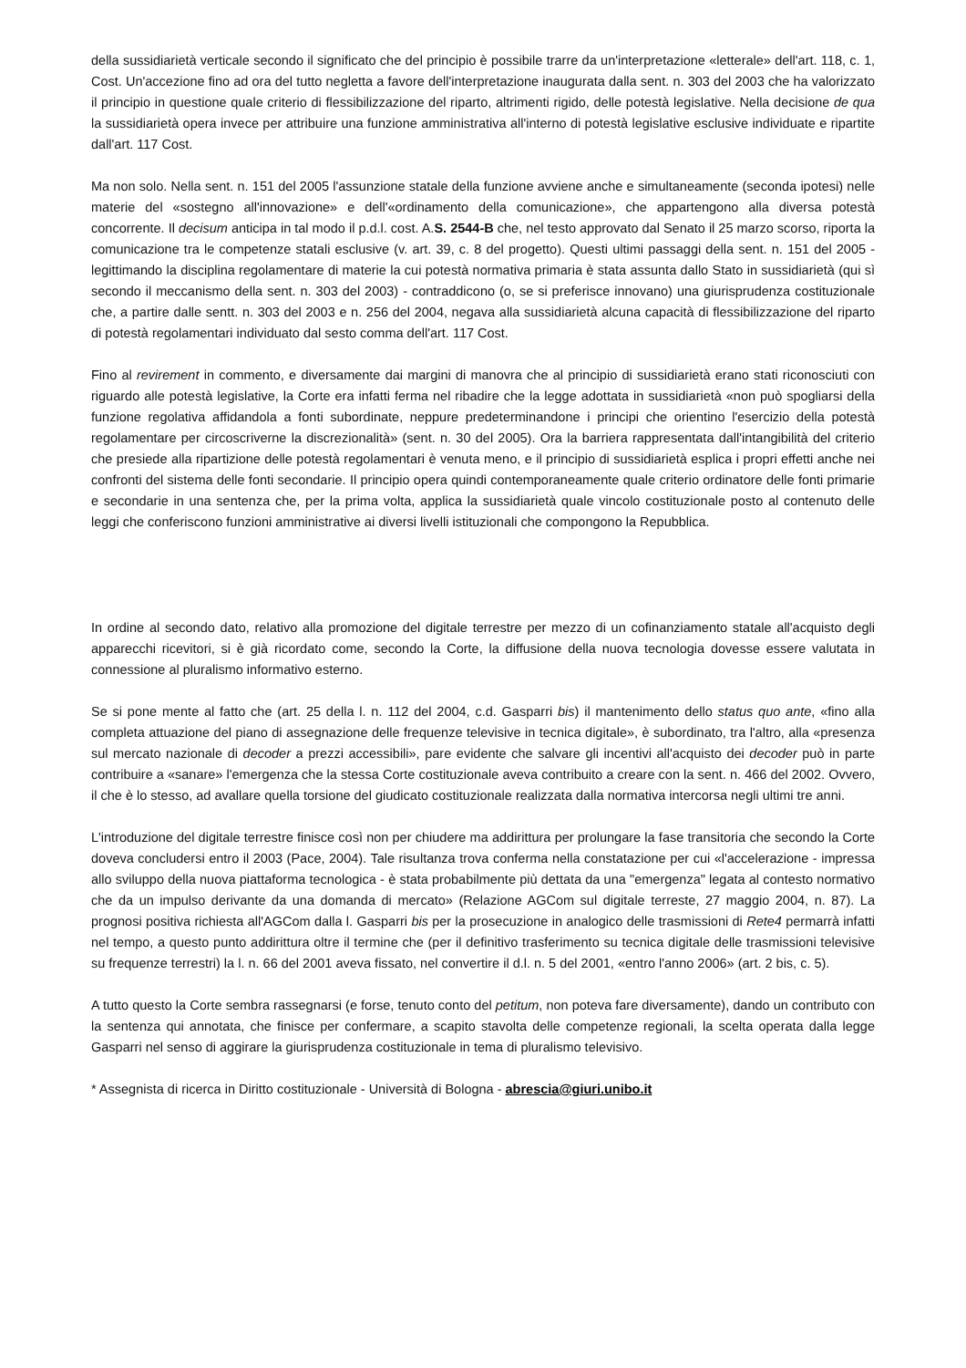della sussidiarietà verticale secondo il significato che del principio è possibile trarre da un'interpretazione «letterale» dell'art. 118, c. 1, Cost. Un'accezione fino ad ora del tutto negletta a favore dell'interpretazione inaugurata dalla sent. n. 303 del 2003 che ha valorizzato il principio in questione quale criterio di flessibilizzazione del riparto, altrimenti rigido, delle potestà legislative. Nella decisione de qua la sussidiarietà opera invece per attribuire una funzione amministrativa all'interno di potestà legislative esclusive individuate e ripartite dall'art. 117 Cost.
Ma non solo. Nella sent. n. 151 del 2005 l'assunzione statale della funzione avviene anche e simultaneamente (seconda ipotesi) nelle materie del «sostegno all'innovazione» e dell'«ordinamento della comunicazione», che appartengono alla diversa potestà concorrente. Il decisum anticipa in tal modo il p.d.l. cost. A.S. 2544-B che, nel testo approvato dal Senato il 25 marzo scorso, riporta la comunicazione tra le competenze statali esclusive (v. art. 39, c. 8 del progetto). Questi ultimi passaggi della sent. n. 151 del 2005 - legittimando la disciplina regolamentare di materie la cui potestà normativa primaria è stata assunta dallo Stato in sussidiarietà (qui sì secondo il meccanismo della sent. n. 303 del 2003) - contraddicono (o, se si preferisce innovano) una giurisprudenza costituzionale che, a partire dalle sentt. n. 303 del 2003 e n. 256 del 2004, negava alla sussidiarietà alcuna capacità di flessibilizzazione del riparto di potestà regolamentari individuato dal sesto comma dell'art. 117 Cost.
Fino al revirement in commento, e diversamente dai margini di manovra che al principio di sussidiarietà erano stati riconosciuti con riguardo alle potestà legislative, la Corte era infatti ferma nel ribadire che la legge adottata in sussidiarietà «non può spogliarsi della funzione regolativa affidandola a fonti subordinate, neppure predeterminandone i principi che orientino l'esercizio della potestà regolamentare per circoscriverne la discrezionalità» (sent. n. 30 del 2005). Ora la barriera rappresentata dall'intangibilità del criterio che presiede alla ripartizione delle potestà regolamentari è venuta meno, e il principio di sussidiarietà esplica i propri effetti anche nei confronti del sistema delle fonti secondarie. Il principio opera quindi contemporaneamente quale criterio ordinatore delle fonti primarie e secondarie in una sentenza che, per la prima volta, applica la sussidiarietà quale vincolo costituzionale posto al contenuto delle leggi che conferiscono funzioni amministrative ai diversi livelli istituzionali che compongono la Repubblica.
In ordine al secondo dato, relativo alla promozione del digitale terrestre per mezzo di un cofinanziamento statale all'acquisto degli apparecchi ricevitori, si è già ricordato come, secondo la Corte, la diffusione della nuova tecnologia dovesse essere valutata in connessione al pluralismo informativo esterno.
Se si pone mente al fatto che (art. 25 della l. n. 112 del 2004, c.d. Gasparri bis) il mantenimento dello status quo ante, «fino alla completa attuazione del piano di assegnazione delle frequenze televisive in tecnica digitale», è subordinato, tra l'altro, alla «presenza sul mercato nazionale di decoder a prezzi accessibili», pare evidente che salvare gli incentivi all'acquisto dei decoder può in parte contribuire a «sanare» l'emergenza che la stessa Corte costituzionale aveva contribuito a creare con la sent. n. 466 del 2002. Ovvero, il che è lo stesso, ad avallare quella torsione del giudicato costituzionale realizzata dalla normativa intercorsa negli ultimi tre anni.
L'introduzione del digitale terrestre finisce così non per chiudere ma addirittura per prolungare la fase transitoria che secondo la Corte doveva concludersi entro il 2003 (Pace, 2004). Tale risultanza trova conferma nella constatazione per cui «l'accelerazione - impressa allo sviluppo della nuova piattaforma tecnologica - è stata probabilmente più dettata da una "emergenza" legata al contesto normativo che da un impulso derivante da una domanda di mercato» (Relazione AGCom sul digitale terreste, 27 maggio 2004, n. 87). La prognosi positiva richiesta all'AGCom dalla l. Gasparri bis per la prosecuzione in analogico delle trasmissioni di Rete4 permarrà infatti nel tempo, a questo punto addirittura oltre il termine che (per il definitivo trasferimento su tecnica digitale delle trasmissioni televisive su frequenze terrestri) la l. n. 66 del 2001 aveva fissato, nel convertire il d.l. n. 5 del 2001, «entro l'anno 2006» (art. 2 bis, c. 5).
A tutto questo la Corte sembra rassegnarsi (e forse, tenuto conto del petitum, non poteva fare diversamente), dando un contributo con la sentenza qui annotata, che finisce per confermare, a scapito stavolta delle competenze regionali, la scelta operata dalla legge Gasparri nel senso di aggirare la giurisprudenza costituzionale in tema di pluralismo televisivo.
* Assegnista di ricerca in Diritto costituzionale - Università di Bologna - abrescia@giuri.unibo.it